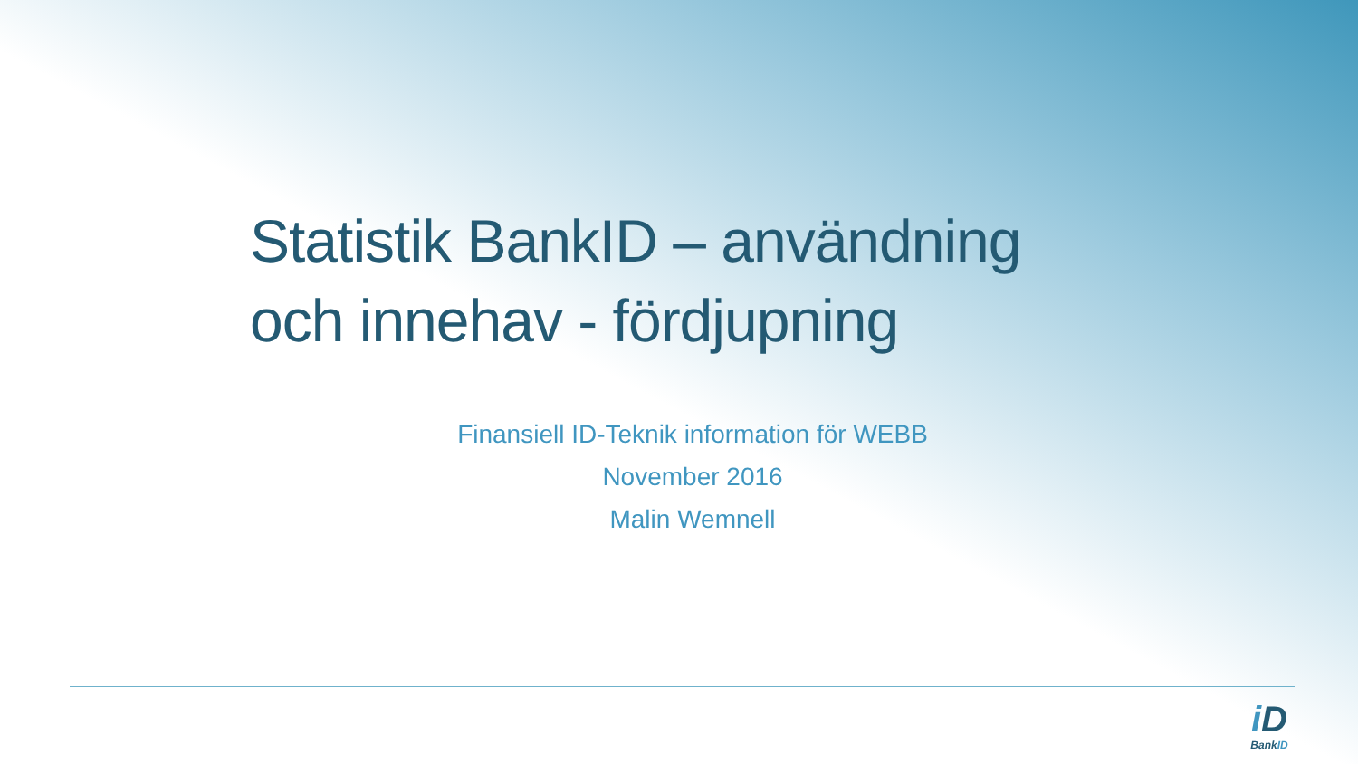Statistik BankID – användning
och innehav - fördjupning
Finansiell ID-Teknik information för WEBB
November 2016
Malin Wemnell
i D
BankID